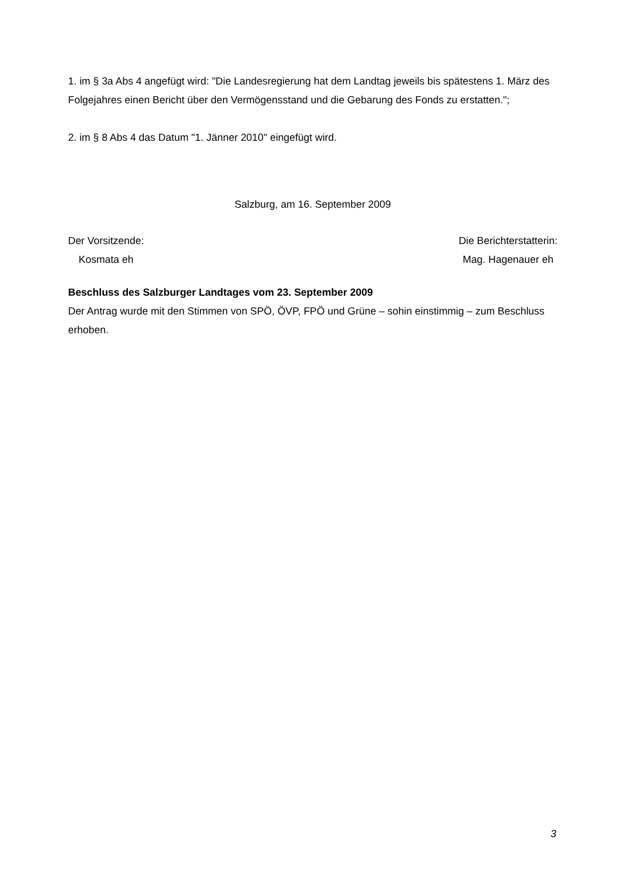1. im § 3a Abs 4 angefügt wird: "Die Landesregierung hat dem Landtag jeweils bis spätestens 1. März des Folgejahres einen Bericht über den Vermögensstand und die Gebarung des Fonds zu erstatten.";
2. im § 8 Abs 4 das Datum "1. Jänner 2010" eingefügt wird.
Salzburg, am 16. September 2009
Der Vorsitzende:
Kosmata eh
Die Berichterstatterin:
Mag. Hagenauer eh
Beschluss des Salzburger Landtages vom 23. September 2009
Der Antrag wurde mit den Stimmen von SPÖ, ÖVP, FPÖ und Grüne – sohin einstimmig – zum Beschluss erhoben.
3